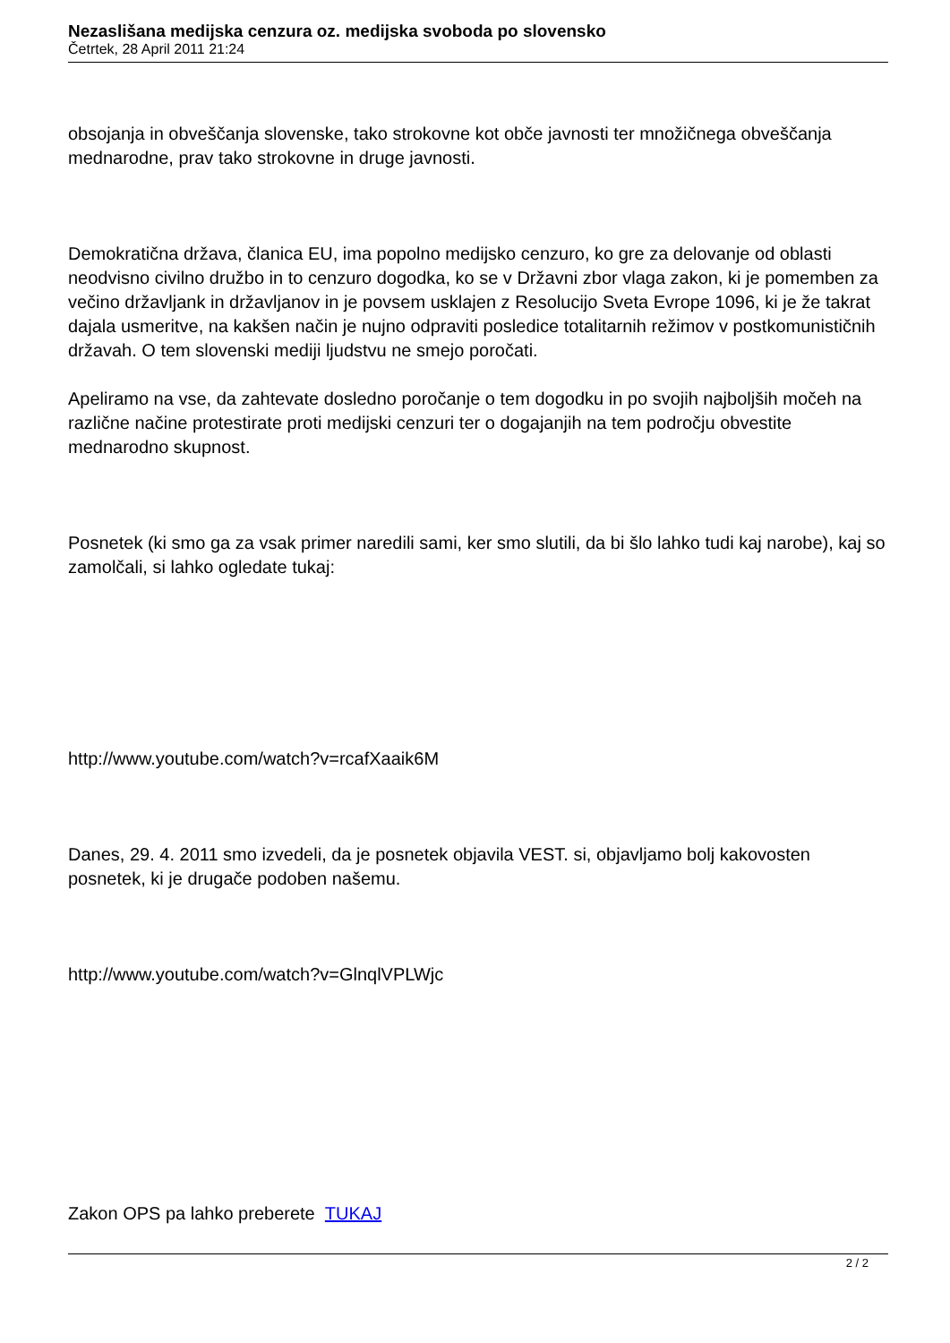Nezaslišana medijska cenzura oz. medijska svoboda po slovensko
Četrtek, 28 April 2011 21:24
obsojanja in obveščanja slovenske, tako strokovne kot obče javnosti ter množičnega obveščanja mednarodne, prav tako strokovne in druge javnosti.
Demokratična država, članica EU, ima popolno medijsko cenzuro, ko gre za delovanje od oblasti neodvisno civilno družbo in to cenzuro dogodka, ko se v Državni zbor vlaga zakon, ki je pomemben za večino državljank in državljanov in je povsem usklajen z Resolucijo Sveta Evrope 1096, ki je že takrat dajala usmeritve, na kakšen način je nujno odpraviti posledice totalitarnih režimov v postkomunističnih državah. O tem slovenski mediji ljudstvu ne smejo poročati.
Apeliramo na vse, da zahtevate dosledno poročanje o tem dogodku in po svojih najboljših močeh na različne načine protestirate proti medijski cenzuri ter o dogajanjih na tem področju obvestite mednarodno skupnost.
Posnetek (ki smo ga za vsak primer naredili sami, ker smo slutili, da bi šlo lahko tudi kaj narobe), kaj so zamolčali, si lahko ogledate tukaj:
http://www.youtube.com/watch?v=rcafXaaik6M
Danes, 29. 4. 2011 smo izvedeli, da je posnetek objavila VEST. si, objavljamo bolj kakovosten posnetek, ki je drugače podoben našemu.
http://www.youtube.com/watch?v=GlnqlVPLWjc
Zakon OPS pa lahko preberete TUKAJ
2 / 2